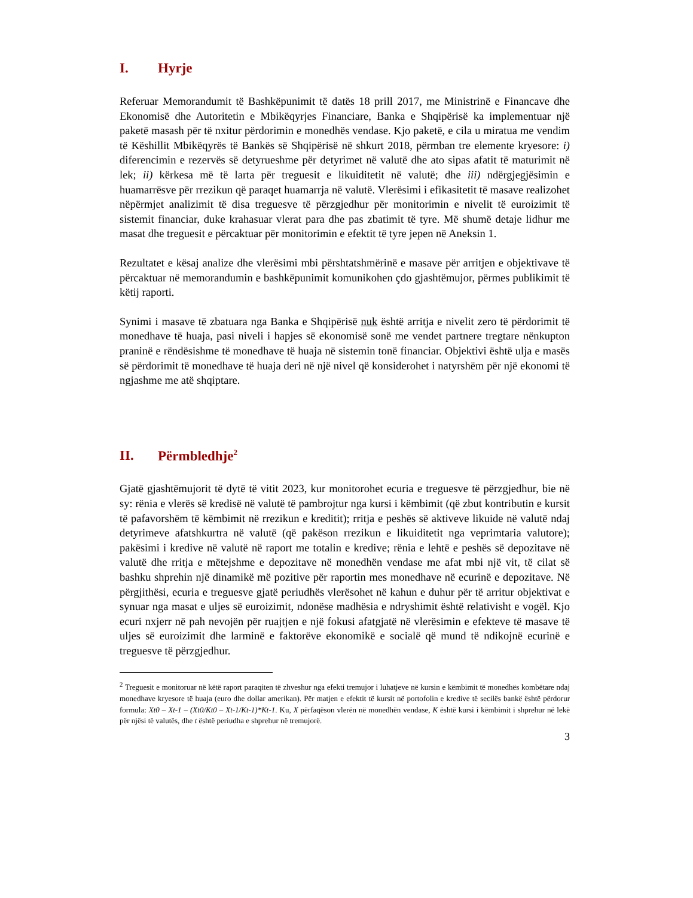I. Hyrje
Referuar Memorandumit të Bashkëpunimit të datës 18 prill 2017, me Ministrinë e Financave dhe Ekonomisë dhe Autoritetin e Mbikëqyrjes Financiare, Banka e Shqipërisë ka implementuar një paketë masash për të nxitur përdorimin e monedhës vendase. Kjo paketë, e cila u miratua me vendim të Këshillit Mbikëqyrës të Bankës së Shqipërisë në shkurt 2018, përmban tre elemente kryesore: i) diferencimin e rezervës së detyrueshme për detyrimet në valutë dhe ato sipas afatit të maturimit në lek; ii) kërkesa më të larta për treguesit e likuiditetit në valutë; dhe iii) ndërgjegjësimin e huamarrësve për rrezikun që paraqet huamarrja në valutë. Vlerësimi i efikasitetit të masave realizohet nëpërmjet analizimit të disa treguesve të përzgjedhur për monitorimin e nivelit të euroizimit të sistemit financiar, duke krahasuar vlerat para dhe pas zbatimit të tyre. Më shumë detaje lidhur me masat dhe treguesit e përcaktuar për monitorimin e efektit të tyre jepen në Aneksin 1.
Rezultatet e kësaj analize dhe vlerësimi mbi përshtatshmërinë e masave për arritjen e objektivave të përcaktuar në memorandumin e bashkëpunimit komunikohen çdo gjashtëmujor, përmes publikimit të këtij raporti.
Synimi i masave të zbatuara nga Banka e Shqipërisë nuk është arritja e nivelit zero të përdorimit të monedhave të huaja, pasi niveli i hapjes së ekonomisë sonë me vendet partnere tregtare nënkupton praninë e rëndësishme të monedhave të huaja në sistemin tonë financiar. Objektivi është ulja e masës së përdorimit të monedhave të huaja deri në një nivel që konsiderohet i natyrshëm për një ekonomi të ngjashme me atë shqiptare.
II. Përmbledhje<sup>2</sup>
Gjatë gjashtëmujorit të dytë të vitit 2023, kur monitorohet ecuria e treguesve të përzgjedhur, bie në sy: rënia e vlerës së kredisë në valutë të pambrojtur nga kursi i këmbimit (që zbut kontributin e kursit të pafavorshëm të këmbimit në rrezikun e kreditit); rritja e peshës së aktiveve likuide në valutë ndaj detyrimeve afatshkurtra në valutë (që pakëson rrezikun e likuiditetit nga veprimtaria valutore); pakësimi i kredive në valutë në raport me totalin e kredive; rënia e lehtë e peshës së depozitave në valutë dhe rritja e mëtejshme e depozitave në monedhën vendase me afat mbi një vit, të cilat së bashku shprehin një dinamikë më pozitive për raportin mes monedhave në ecurinë e depozitave. Në përgjithësi, ecuria e treguesve gjatë periudhës vlerësohet në kahun e duhur për të arritur objektivat e synuar nga masat e uljes së euroizimit, ndonëse madhësia e ndryshimit është relativisht e vogël. Kjo ecuri nxjerr në pah nevojën për ruajtjen e një fokusi afatgjatë në vlerësimin e efekteve të masave të uljes së euroizimit dhe larminë e faktorëve ekonomikë e socialë që mund të ndikojnë ecurinë e treguesve të përzgjedhur.
<sup>2</sup> Treguesit e monitoruar në këtë raport paraqiten të zhveshur nga efekti tremujor i luhatjeve në kursin e këmbimit të monedhës kombëtare ndaj monedhave kryesore të huaja (euro dhe dollar amerikan). Për matjen e efektit të kursit në portofolin e kredive të secilës bankë është përdorur formula: Xt0 – Xt-1 – (Xt0/Kt0 – Xt-1/Kt-1)*Kt-1. Ku, X përfaqëson vlerën në monedhën vendase, K është kursi i këmbimit i shprehur në lekë për njësi të valutës, dhe t është periudha e shprehur në tremujorë.
3